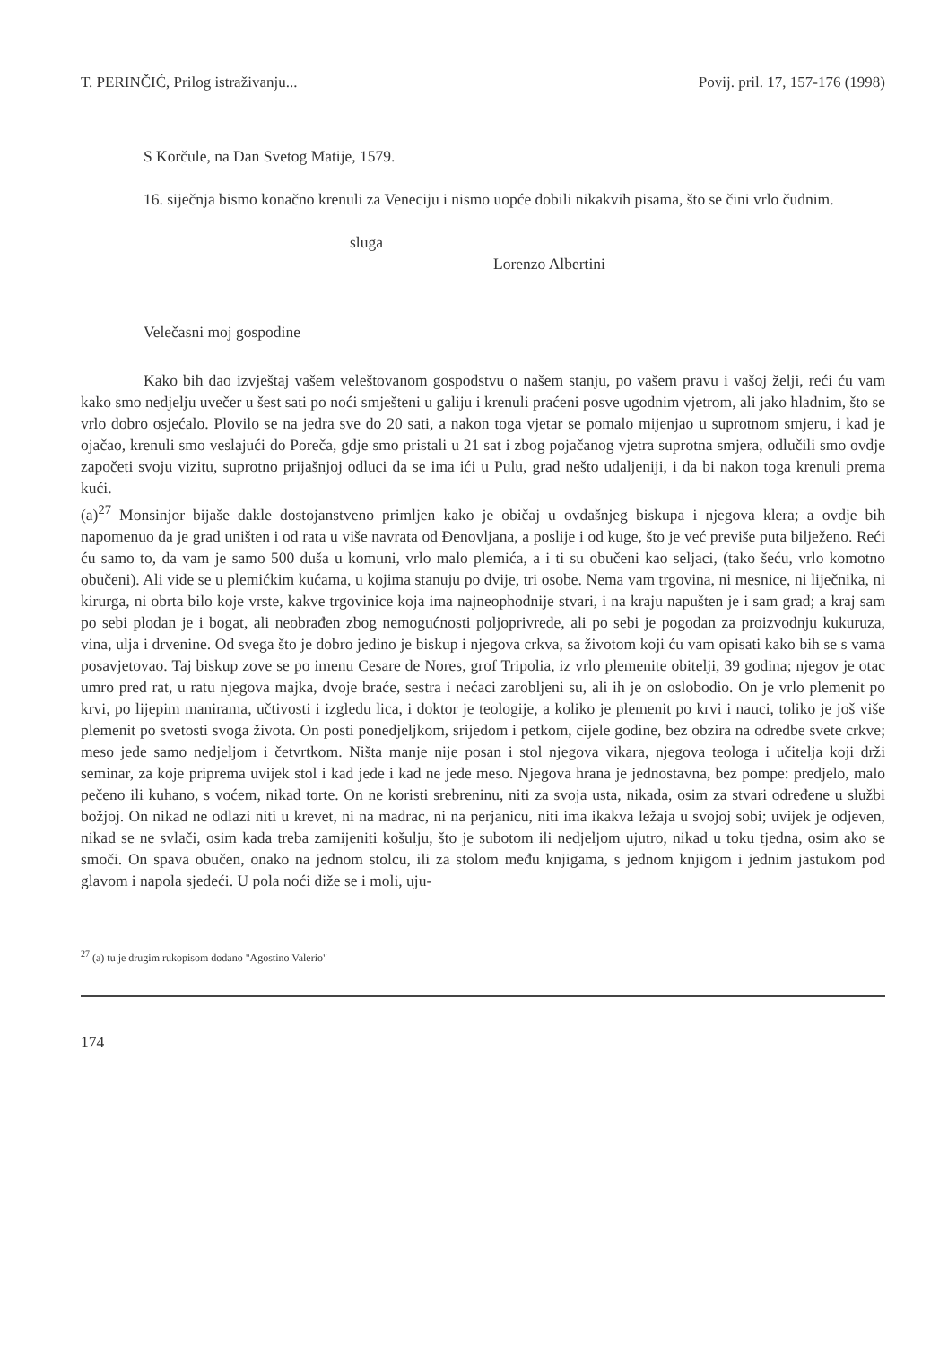T. PERINČIĆ, Prilog istraživanju... Povij. pril. 17, 157-176 (1998)
S Korčule, na Dan Svetog Matije, 1579.
16. siječnja bismo konačno krenuli za Veneciju i nismo uopće dobili nikakvih pisama, što se čini vrlo čudnim.
sluga
Lorenzo Albertini
Velečasni moj gospodine
Kako bih dao izvještaj vašem veleštovanom gospodstvu o našem stanju, po vašem pravu i vašoj želji, reći ću vam kako smo nedjelju uvečer u šest sati po noći smješteni u galiju i krenuli praćeni posve ugodnim vjetrom, ali jako hladnim, što se vrlo dobro osjećalo. Plovilo se na jedra sve do 20 sati, a nakon toga vjetar se pomalo mijenjao u suprotnom smjeru, i kad je ojačao, krenuli smo veslajući do Poreča, gdje smo pristali u 21 sat i zbog pojačanog vjetra suprotna smjera, odlučili smo ovdje započeti svoju vizitu, suprotno prijašnjoj odluci da se ima ići u Pulu, grad nešto udaljeniji, i da bi nakon toga krenuli prema kući.
(a)<sup>27</sup> Monsinjor bijaše dakle dostojanstveno primljen kako je običaj u ovdašnjeg biskupa i njegova klera; a ovdje bih napomenuo da je grad uništen i od rata u više navrata od Đenovljana, a poslije i od kuge, što je već previše puta bilježeno. Reći ću samo to, da vam je samo 500 duša u komuni, vrlo malo plemića, a i ti su obučeni kao seljaci, (tako šeću, vrlo komotno obučeni). Ali vide se u plemićkim kućama, u kojima stanuju po dvije, tri osobe. Nema vam trgovina, ni mesnice, ni liječnika, ni kirurga, ni obrta bilo koje vrste, kakve trgovinice koja ima najneophodnije stvari, i na kraju napušten je i sam grad; a kraj sam po sebi plodan je i bogat, ali neobrađen zbog nemogućnosti poljoprivrede, ali po sebi je pogodan za proizvodnju kukuruza, vina, ulja i drvenine. Od svega što je dobro jedino je biskup i njegova crkva, sa životom koji ću vam opisati kako bih se s vama posavjetovao. Taj biskup zove se po imenu Cesare de Nores, grof Tripolia, iz vrlo plemenite obitelji, 39 godina; njegov je otac umro pred rat, u ratu njegova majka, dvoje braće, sestra i nećaci zarobljeni su, ali ih je on oslobodio. On je vrlo plemenit po krvi, po lijepim manirama, učtivosti i izgledu lica, i doktor je teologije, a koliko je plemenit po krvi i nauci, toliko je još više plemenit po svetosti svoga života. On posti ponedjeljkom, srijedom i petkom, cijele godine, bez obzira na odredbe svete crkve; meso jede samo nedjeljom i četvrtkom. Ništa manje nije posan i stol njegova vikara, njegova teologa i učitelja koji drži seminar, za koje priprema uvijek stol i kad jede i kad ne jede meso. Njegova hrana je jednostavna, bez pompe: predjelo, malo pečeno ili kuhano, s voćem, nikad torte. On ne koristi srebreninu, niti za svoja usta, nikada, osim za stvari određene u službi božjoj. On nikad ne odlazi niti u krevet, ni na madrac, ni na perjanicu, niti ima ikakva ležaja u svojoj sobi; uvijek je odjeven, nikad se ne svlači, osim kada treba zamijeniti košulju, što je subotom ili nedjeljom ujutro, nikad u toku tjedna, osim ako se smoči. On spava obučen, onako na jednom stolcu, ili za stolom među knjigama, s jednom knjigom i jednim jastukom pod glavom i napola sjedeći. U pola noći diže se i moli, uju-
<sup>27</sup> (a) tu je drugim rukopisom dodano "Agostino Valerio"
174